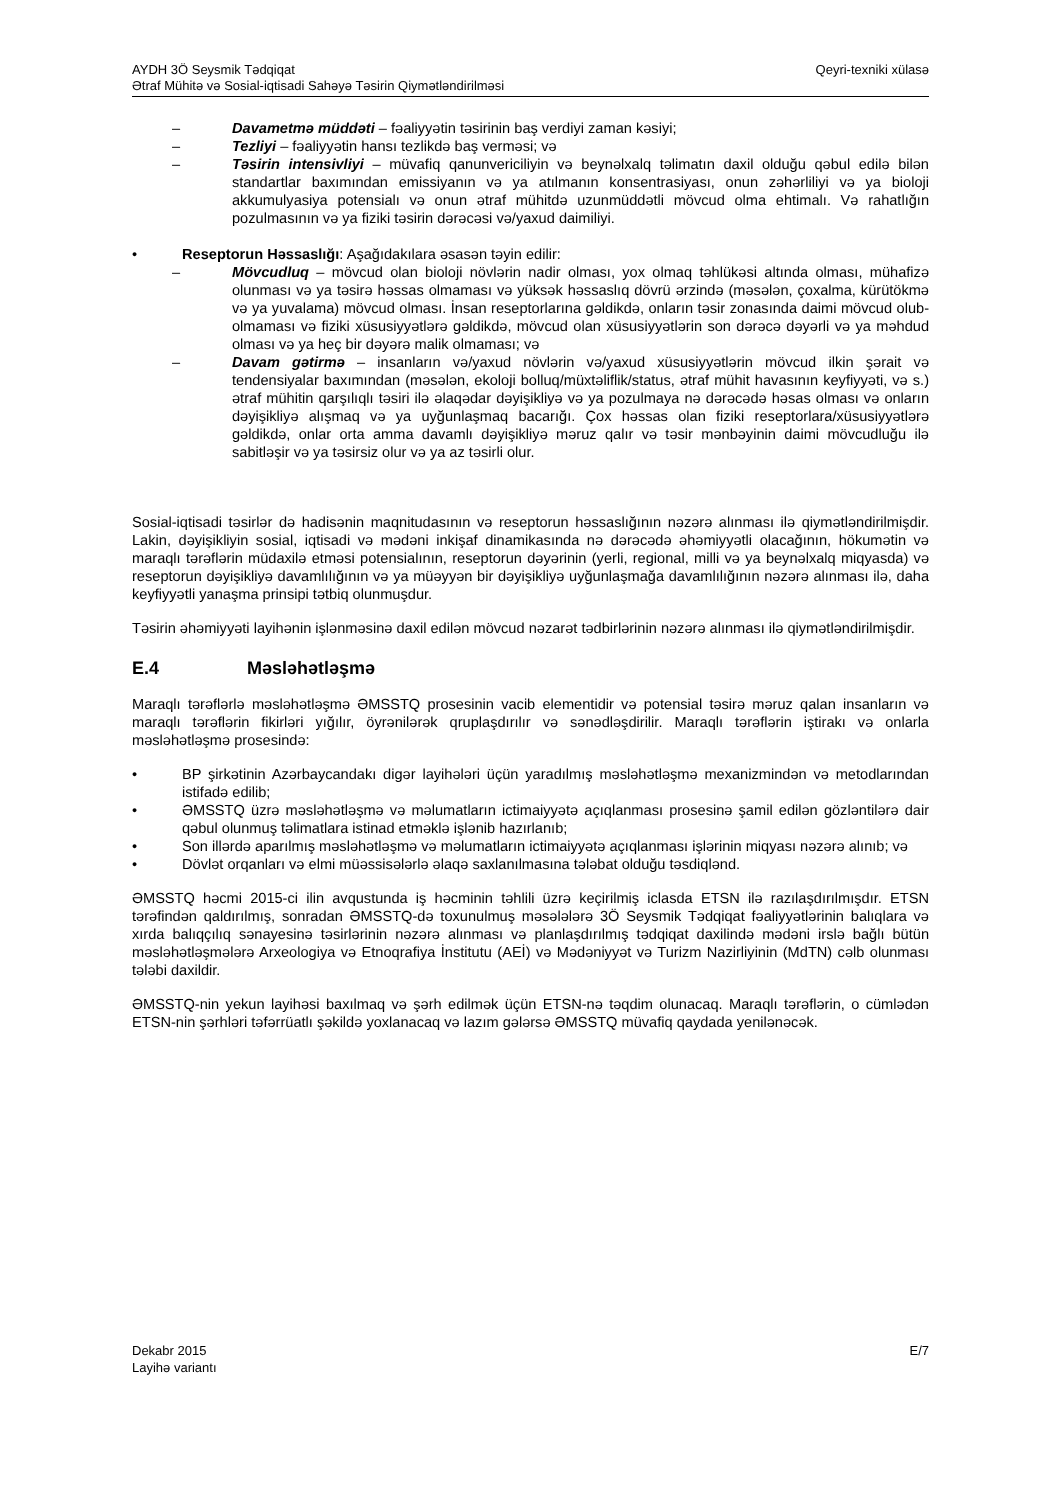AYDH 3Ö Seysmik Tədqiqat
Ətraf Mühitə və Sosial-iqtisadi Sahəyə Təsirin Qiymətləndirilməsi
Qeyri-texniki xülasə
– Davametmə müddəti – fəaliyyətin təsirinin baş verdiyi zaman kəsiyi;
– Tezliyi – fəaliyyətin hansı tezlikdə baş verməsi; və
– Təsirin intensivliyi – müvafiq qanunvericiliyin və beynəlxalq təlimatın daxil olduğu qəbul edilə bilən standartlar baxımından emissiyanın və ya atılmanın konsentrasiyası, onun zəhərliliyi və ya bioloji akkumulyasiya potensialı və onun ətraf mühitdə uzunmüddətli mövcud olma ehtimalı. Və rahatlığın pozulmasının və ya fiziki təsirin dərəcəsi və/yaxud daimiliyi.
• Reseptorun Həssaslığı: Aşağıdakılara əsasən təyin edilir:
– Mövcudluq – mövcud olan bioloji növlərin nadir olması, yox olmaq təhlükəsi altında olması, mühafizə olunması və ya təsirə həssas olmaması və yüksək həssaslıq dövrü ərzində (məsələn, çoxalma, kürütökmə və ya yuvalama) mövcud olması. İnsan reseptorlarına gəldikdə, onların təsir zonasında daimi mövcud olub-olmaması və fiziki xüsusiyyətlərə gəldikdə, mövcud olan xüsusiyyətlərin son dərəcə dəyərli və ya məhdud olması və ya heç bir dəyərə malik olmaması; və
– Davam gətirmə – insanların və/yaxud növlərin və/yaxud xüsusiyyətlərin mövcud ilkin şərait və tendensiyalar baxımından (məsələn, ekoloji bolluq/müxtəliflik/status, ətraf mühit havasının keyfiyyəti, və s.) ətraf mühitin qarşılıqlı təsiri ilə əlaqədar dəyişikliyə və ya pozulmaya nə dərəcədə həsas olması və onların dəyişikliyə alışmaq və ya uyğunlaşmaq bacarığı. Çox həssas olan fiziki reseptorlara/xüsusiyyətlərə gəldikdə, onlar orta amma davamlı dəyişikliyə məruz qalır və təsir mənbəyinin daimi mövcudluğu ilə sabitləşir və ya təsirsiz olur və ya az təsirli olur.
Sosial-iqtisadi təsirlər də hadisənin maqnitudasının və reseptorun həssaslığının nəzərə alınması ilə qiymətləndirilmişdir. Lakin, dəyişikliyin sosial, iqtisadi və mədəni inkişaf dinamikasında nə dərəcədə əhəmiyyətli olacağının, hökumətin və maraqlı tərəflərin müdaxilə etməsi potensialının, reseptorun dəyərinin (yerli, regional, milli və ya beynəlxalq miqyasda) və reseptorun dəyişikliyə davamlılığının və ya müəyyən bir dəyişikliyə uyğunlaşmağa davamlılığının nəzərə alınması ilə, daha keyfiyyətli yanaşma prinsipi tətbiq olunmuşdur.
Təsirin əhəmiyyəti layihənin işlənməsinə daxil edilən mövcud nəzarət tədbirlərinin nəzərə alınması ilə qiymətləndirilmişdir.
E.4 Məsləhətləşmə
Maraqlı tərəflərlə məsləhətləşmə ƏMSSTQ prosesinin vacib elementidir və potensial təsirə məruz qalan insanların və maraqlı tərəflərin fikirləri yığılır, öyrənilərək qruplaşdırılır və sənədləşdirilir. Maraqlı tərəflərin iştirakı və onlarla məsləhətləşmə prosesində:
• BP şirkətinin Azərbaycandakı digər layihələri üçün yaradılmış məsləhətləşmə mexanizmindən və metodlarından istifadə edilib;
• ƏMSSTQ üzrə məsləhətləşmə və məlumatların ictimaiyyətə açıqlanması prosesinə şamil edilən gözləntilərə dair qəbul olunmuş təlimatlara istinad etməklə işlənib hazırlanıb;
• Son illərdə aparılmış məsləhətləşmə və məlumatların ictimaiyyətə açıqlanması işlərinin miqyası nəzərə alınıb; və
• Dövlət orqanları və elmi müəssisələrlə əlaqə saxlanılmasına tələbat olduğu təsdiqlənd.
ƏMSSTQ həcmi 2015-ci ilin avqustunda iş həcminin təhlili üzrə keçirilmiş iclasda ETSN ilə razılaşdırılmışdır. ETSN tərəfindən qaldırılmış, sonradan ƏMSSTQ-də toxunulmuş məsələlərə 3Ö Seysmik Tədqiqat fəaliyyətlərinin balıqlara və xırda balıqçılıq sənayesinə təsirlərinin nəzərə alınması və planlaşdırılmış tədqiqat daxilində mədəni irslə bağlı bütün məsləhətləşmələrə Arxeologiya və Etnoqrafiya İnstitutu (AEİ) və Mədəniyyət və Turizm Nazirliyinin (MdTN) cəlb olunması tələbi daxildir.
ƏMSSTQ-nin yekun layihəsi baxılmaq və şərh edilmək üçün ETSN-nə təqdim olunacaq. Maraqlı tərəflərin, o cümlədən ETSN-nin şərhləri təfərrüatlı şəkildə yoxlanacaq və lazım gələrsə ƏMSSTQ müvafiq qaydada yenilənəcək.
Dekabr 2015
Layihə variantı
E/7